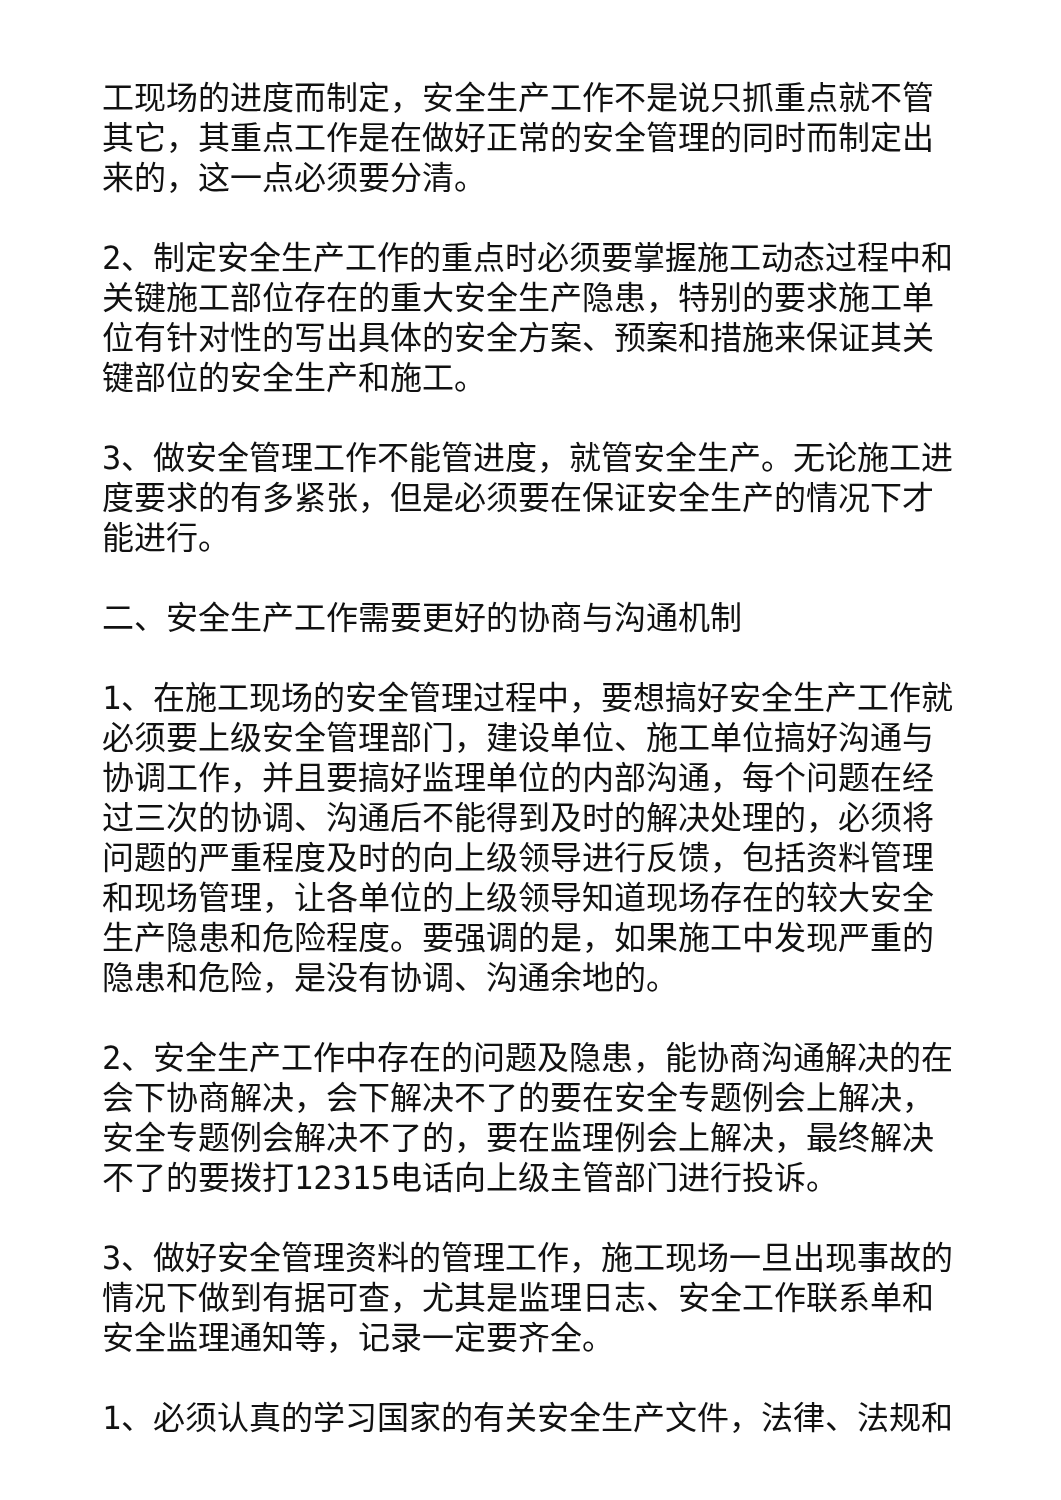工现场的进度而制定，安全生产工作不是说只抓重点就不管其它，其重点工作是在做好正常的安全管理的同时而制定出来的，这一点必须要分清。
2、制定安全生产工作的重点时必须要掌握施工动态过程中和关键施工部位存在的重大安全生产隐患，特别的要求施工单位有针对性的写出具体的安全方案、预案和措施来保证其关键部位的安全生产和施工。
3、做安全管理工作不能管进度，就管安全生产。无论施工进度要求的有多紧张，但是必须要在保证安全生产的情况下才能进行。
二、安全生产工作需要更好的协商与沟通机制
1、在施工现场的安全管理过程中，要想搞好安全生产工作就必须要上级安全管理部门，建设单位、施工单位搞好沟通与协调工作，并且要搞好监理单位的内部沟通，每个问题在经过三次的协调、沟通后不能得到及时的解决处理的，必须将问题的严重程度及时的向上级领导进行反馈，包括资料管理和现场管理，让各单位的上级领导知道现场存在的较大安全生产隐患和危险程度。要强调的是，如果施工中发现严重的隐患和危险，是没有协调、沟通余地的。
2、安全生产工作中存在的问题及隐患，能协商沟通解决的在会下协商解决，会下解决不了的要在安全专题例会上解决，安全专题例会解决不了的，要在监理例会上解决，最终解决不了的要拨打12315电话向上级主管部门进行投诉。
3、做好安全管理资料的管理工作，施工现场一旦出现事故的情况下做到有据可查，尤其是监理日志、安全工作联系单和安全监理通知等，记录一定要齐全。
1、必须认真的学习国家的有关安全生产文件，法律、法规和